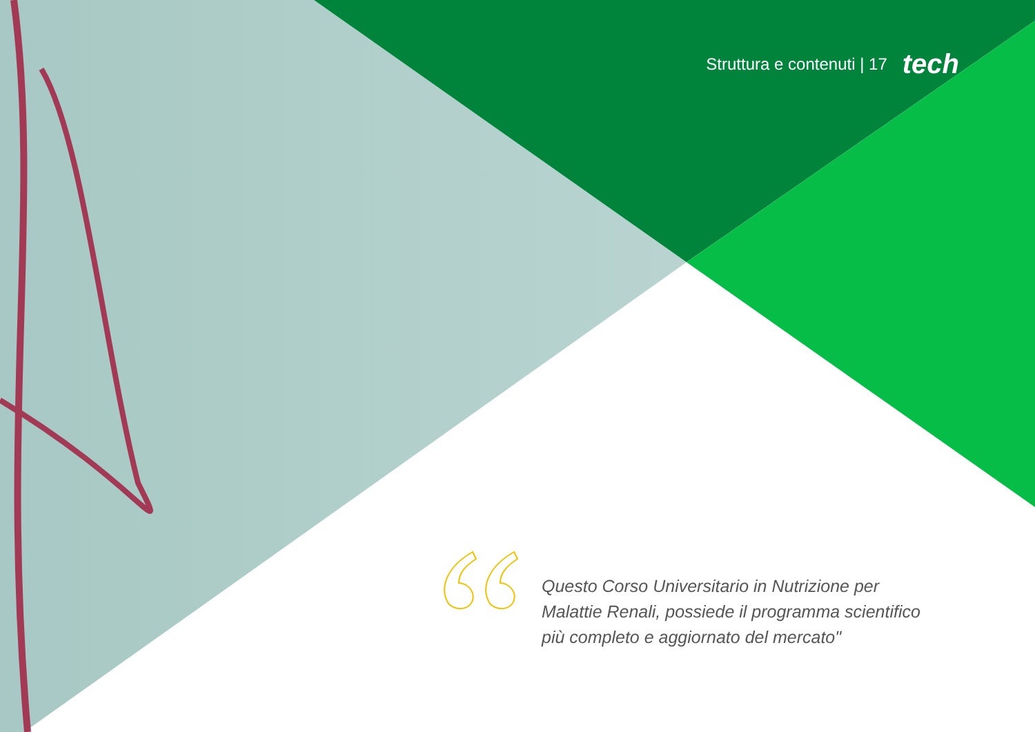Struttura e contenuti | 17 tech
Questo Corso Universitario in Nutrizione per Malattie Renali, possiede il programma scientifico più completo e aggiornato del mercato"